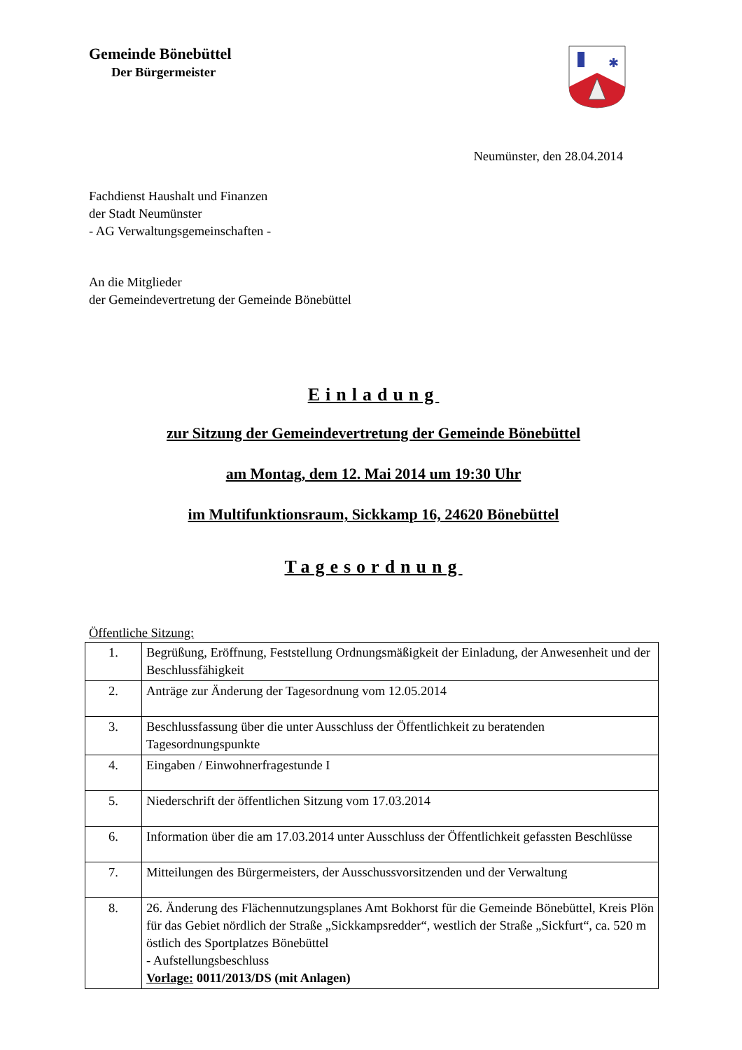Gemeinde Bönebüttel
Der Bürgermeister
✱
Neumünster, den 28.04.2014
Fachdienst Haushalt und Finanzen
der Stadt Neumünster
- AG Verwaltungsgemeinschaften -
An die Mitglieder
der Gemeindevertretung der Gemeinde Bönebüttel
Einladung
zur Sitzung der Gemeindevertretung der Gemeinde Bönebüttel
am Montag, dem 12. Mai 2014 um 19:30 Uhr
im Multifunktionsraum, Sickkamp 16, 24620 Bönebüttel
Tagesordnung
Öffentliche Sitzung:
| 1. | Begrüßung, Eröffnung, Feststellung Ordnungsmäßigkeit der Einladung, der Anwesenheit und der Beschlussfähigkeit |
| 2. | Anträge zur Änderung der Tagesordnung vom 12.05.2014 |
| 3. | Beschlussfassung über die unter Ausschluss der Öffentlichkeit zu beratenden Tagesordnungspunkte |
| 4. | Eingaben / Einwohnerfragestunde I |
| 5. | Niederschrift der öffentlichen Sitzung vom 17.03.2014 |
| 6. | Information über die am 17.03.2014 unter Ausschluss der Öffentlichkeit gefassten Beschlüsse |
| 7. | Mitteilungen des Bürgermeisters, der Ausschussvorsitzenden und der Verwaltung |
| 8. | 26. Änderung des Flächennutzungsplanes Amt Bokhorst für die Gemeinde Bönebüttel, Kreis Plön für das Gebiet nördlich der Straße „Sickkampsredder“, westlich der Straße „Sickfurt“, ca. 520 m östlich des Sportplatzes Bönebüttel - Aufstellungsbeschluss Vorlage: 0011/2013/DS (mit Anlagen) |